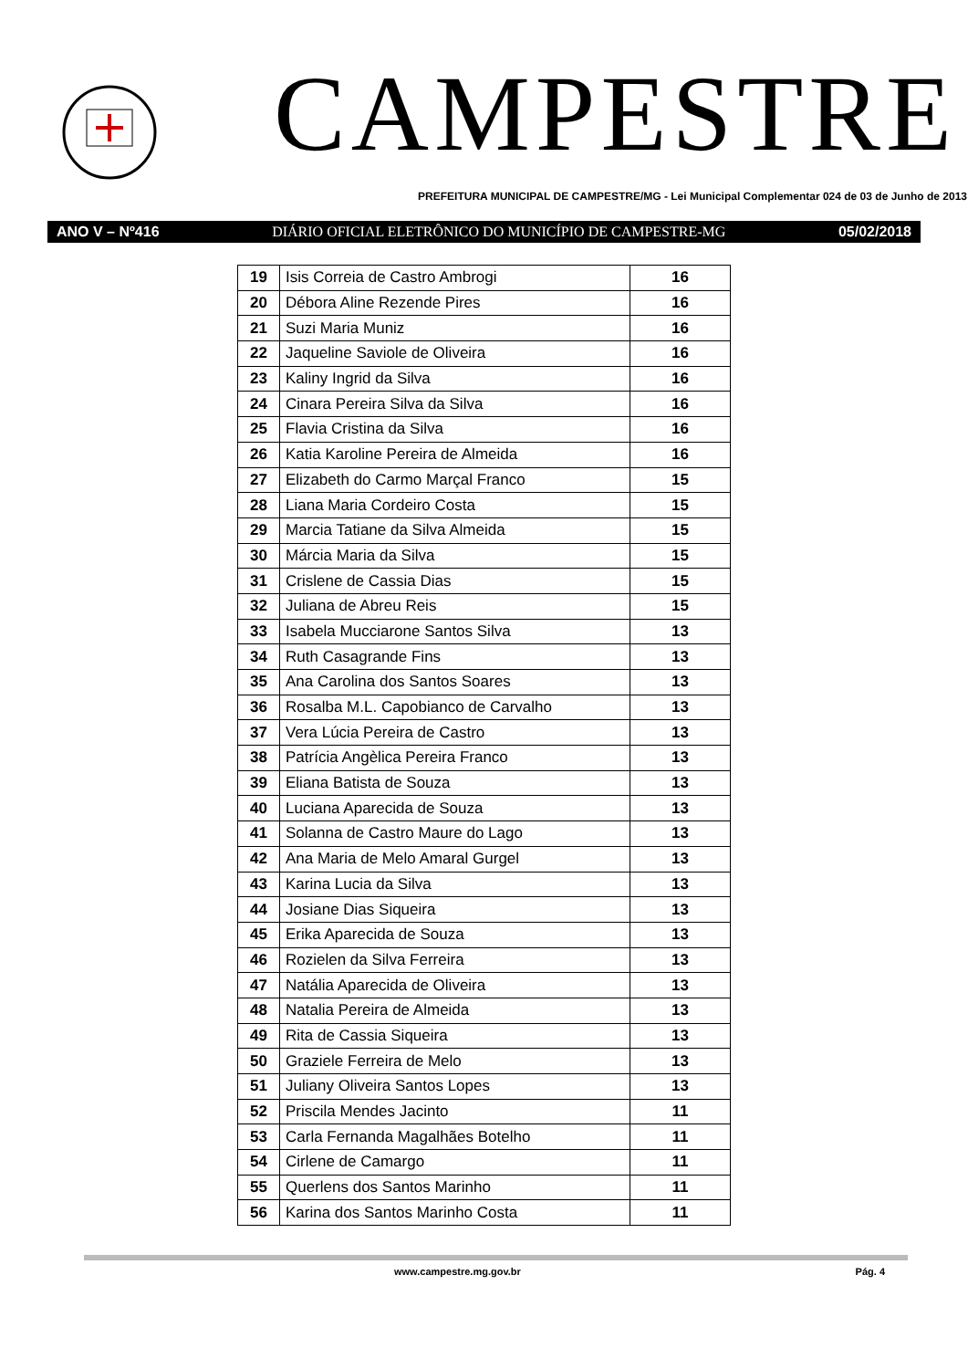CAMPESTRE
PREFEITURA MUNICIPAL DE CAMPESTRE/MG - Lei Municipal Complementar 024 de 03 de Junho de 2013
ANO V – Nº416 DIÁRIO OFICIAL ELETRÔNICO DO MUNICÍPIO DE CAMPESTRE-MG 05/02/2018
| 19 | Isis Correia de Castro Ambrogi | 16 |
| 20 | Débora Aline Rezende Pires | 16 |
| 21 | Suzi Maria Muniz | 16 |
| 22 | Jaqueline Saviole de Oliveira | 16 |
| 23 | Kaliny Ingrid da Silva | 16 |
| 24 | Cinara Pereira Silva da Silva | 16 |
| 25 | Flavia Cristina da Silva | 16 |
| 26 | Katia Karoline Pereira de Almeida | 16 |
| 27 | Elizabeth do Carmo Marçal Franco | 15 |
| 28 | Liana Maria Cordeiro Costa | 15 |
| 29 | Marcia Tatiane da Silva Almeida | 15 |
| 30 | Márcia Maria da Silva | 15 |
| 31 | Crislene de Cassia Dias | 15 |
| 32 | Juliana de Abreu Reis | 15 |
| 33 | Isabela Mucciarone Santos Silva | 13 |
| 34 | Ruth Casagrande Fins | 13 |
| 35 | Ana Carolina dos Santos Soares | 13 |
| 36 | Rosalba M.L. Capobianco de Carvalho | 13 |
| 37 | Vera Lúcia Pereira de Castro | 13 |
| 38 | Patrícia Angèlica Pereira Franco | 13 |
| 39 | Eliana Batista de Souza | 13 |
| 40 | Luciana Aparecida de Souza | 13 |
| 41 | Solanna de Castro Maure do Lago | 13 |
| 42 | Ana Maria de Melo Amaral Gurgel | 13 |
| 43 | Karina Lucia da Silva | 13 |
| 44 | Josiane Dias Siqueira | 13 |
| 45 | Erika Aparecida de Souza | 13 |
| 46 | Rozielen da Silva Ferreira | 13 |
| 47 | Natália Aparecida de Oliveira | 13 |
| 48 | Natalia Pereira de Almeida | 13 |
| 49 | Rita de Cassia Siqueira | 13 |
| 50 | Graziele Ferreira de Melo | 13 |
| 51 | Juliany Oliveira Santos Lopes | 13 |
| 52 | Priscila Mendes Jacinto | 11 |
| 53 | Carla Fernanda Magalhães Botelho | 11 |
| 54 | Cirlene de Camargo | 11 |
| 55 | Querlens dos Santos Marinho | 11 |
| 56 | Karina dos Santos Marinho Costa | 11 |
www.campestre.mg.gov.br Pág. 4